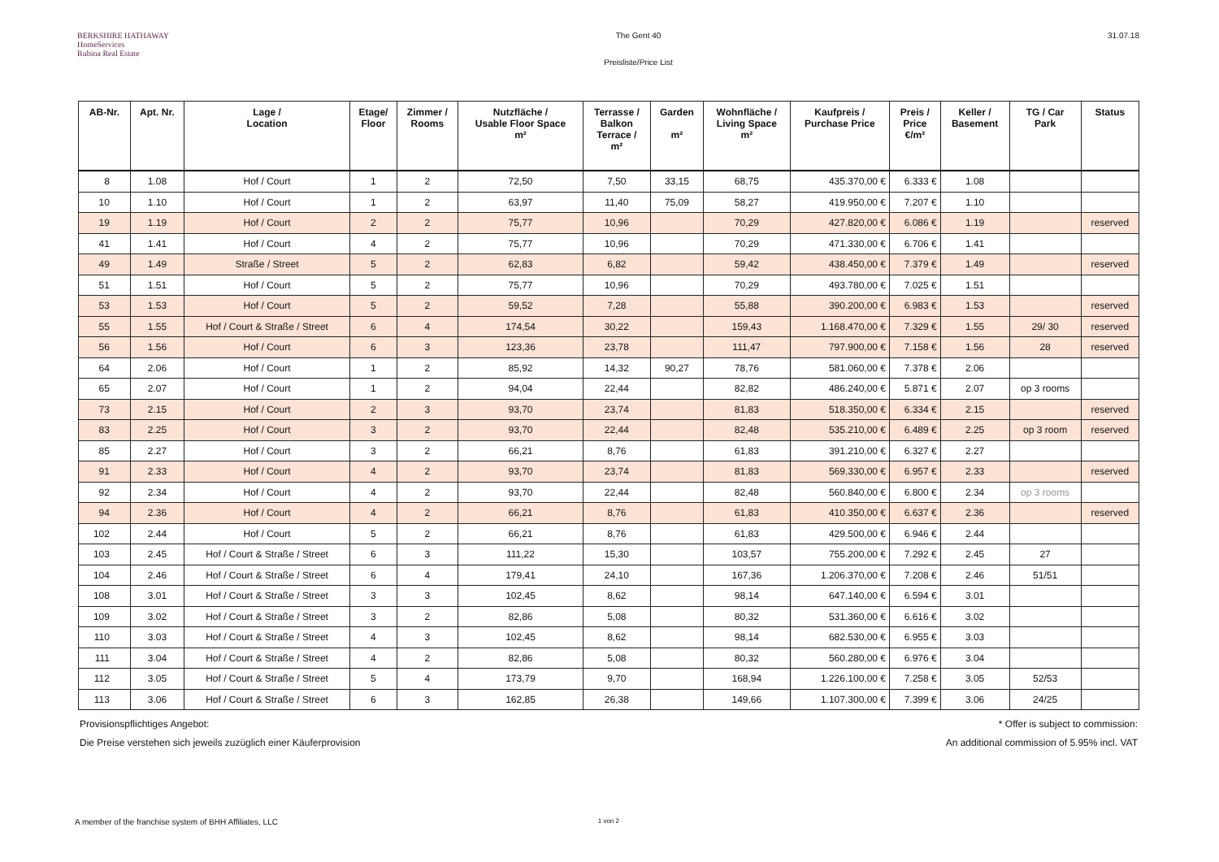BERKSHIRE HATHAWAY
HomeServices
Rubina Real Estate
The Gent 40
Preisliste/Price List
31.07.18
| AB-Nr. | Apt. Nr. | Lage / Location | Etage/ Floor | Zimmer / Rooms | Nutzfläche / Usable Floor Space m² | Terrasse / Balkon Terrace / m² | Garden m² | Wohnfläche / Living Space m² | Kaufpreis / Purchase Price | Preis / Price €/m² | Keller / Basement | TG / Car Park | Status |
| --- | --- | --- | --- | --- | --- | --- | --- | --- | --- | --- | --- | --- | --- |
| 8 | 1.08 | Hof / Court | 1 | 2 | 72,50 | 7,50 | 33,15 | 68,75 | 435.370,00 € | 6.333 € | 1.08 | | |
| 10 | 1.10 | Hof / Court | 1 | 2 | 63,97 | 11,40 | 75,09 | 58,27 | 419.950,00 € | 7.207 € | 1.10 | | |
| 19 | 1.19 | Hof / Court | 2 | 2 | 75,77 | 10,96 | | 70,29 | 427.820,00 € | 6.086 € | 1.19 | | reserved |
| 41 | 1.41 | Hof / Court | 4 | 2 | 75,77 | 10,96 | | 70,29 | 471.330,00 € | 6.706 € | 1.41 | | |
| 49 | 1.49 | Straße / Street | 5 | 2 | 62,83 | 6,82 | | 59,42 | 438.450,00 € | 7.379 € | 1.49 | | reserved |
| 51 | 1.51 | Hof / Court | 5 | 2 | 75,77 | 10,96 | | 70,29 | 493.780,00 € | 7.025 € | 1.51 | | |
| 53 | 1.53 | Hof / Court | 5 | 2 | 59,52 | 7,28 | | 55,88 | 390.200,00 € | 6.983 € | 1.53 | | reserved |
| 55 | 1.55 | Hof / Court & Straße / Street | 6 | 4 | 174,54 | 30,22 | | 159,43 | 1.168.470,00 € | 7.329 € | 1.55 | 29/ 30 | reserved |
| 56 | 1.56 | Hof / Court | 6 | 3 | 123,36 | 23,78 | | 111,47 | 797.900,00 € | 7.158 € | 1.56 | 28 | reserved |
| 64 | 2.06 | Hof / Court | 1 | 2 | 85,92 | 14,32 | 90,27 | 78,76 | 581.060,00 € | 7.378 € | 2.06 | | |
| 65 | 2.07 | Hof / Court | 1 | 2 | 94,04 | 22,44 | | 82,82 | 486.240,00 € | 5.871 € | 2.07 | op 3 rooms | |
| 73 | 2.15 | Hof / Court | 2 | 3 | 93,70 | 23,74 | | 81,83 | 518.350,00 € | 6.334 € | 2.15 | | reserved |
| 83 | 2.25 | Hof / Court | 3 | 2 | 93,70 | 22,44 | | 82,48 | 535.210,00 € | 6.489 € | 2.25 | op 3 room | reserved |
| 85 | 2.27 | Hof / Court | 3 | 2 | 66,21 | 8,76 | | 61,83 | 391.210,00 € | 6.327 € | 2.27 | | |
| 91 | 2.33 | Hof / Court | 4 | 2 | 93,70 | 23,74 | | 81,83 | 569.330,00 € | 6.957 € | 2.33 | | reserved |
| 92 | 2.34 | Hof / Court | 4 | 2 | 93,70 | 22,44 | | 82,48 | 560.840,00 € | 6.800 € | 2.34 | op 3 rooms | |
| 94 | 2.36 | Hof / Court | 4 | 2 | 66,21 | 8,76 | | 61,83 | 410.350,00 € | 6.637 € | 2.36 | | reserved |
| 102 | 2.44 | Hof / Court | 5 | 2 | 66,21 | 8,76 | | 61,83 | 429.500,00 € | 6.946 € | 2.44 | | |
| 103 | 2.45 | Hof / Court & Straße / Street | 6 | 3 | 111,22 | 15,30 | | 103,57 | 755.200,00 € | 7.292 € | 2.45 | 27 | |
| 104 | 2.46 | Hof / Court & Straße / Street | 6 | 4 | 179,41 | 24,10 | | 167,36 | 1.206.370,00 € | 7.208 € | 2.46 | 51/51 | |
| 108 | 3.01 | Hof / Court & Straße / Street | 3 | 3 | 102,45 | 8,62 | | 98,14 | 647.140,00 € | 6.594 € | 3.01 | | |
| 109 | 3.02 | Hof / Court & Straße / Street | 3 | 2 | 82,86 | 5,08 | | 80,32 | 531.360,00 € | 6.616 € | 3.02 | | |
| 110 | 3.03 | Hof / Court & Straße / Street | 4 | 3 | 102,45 | 8,62 | | 98,14 | 682.530,00 € | 6.955 € | 3.03 | | |
| 111 | 3.04 | Hof / Court & Straße / Street | 4 | 2 | 82,86 | 5,08 | | 80,32 | 560.280,00 € | 6.976 € | 3.04 | | |
| 112 | 3.05 | Hof / Court & Straße / Street | 5 | 4 | 173,79 | 9,70 | | 168,94 | 1.226.100,00 € | 7.258 € | 3.05 | 52/53 | |
| 113 | 3.06 | Hof / Court & Straße / Street | 6 | 3 | 162,85 | 26,38 | | 149,66 | 1.107.300,00 € | 7.399 € | 3.06 | 24/25 | |
Provisionspflichtiges Angebot:
Die Preise verstehen sich jeweils zuzüglich einer Käuferprovision
* Offer is subject to commission:
An additional commission of 5.95% incl. VAT
A member of the franchise system of BHH Affiliates, LLC 1 von 2